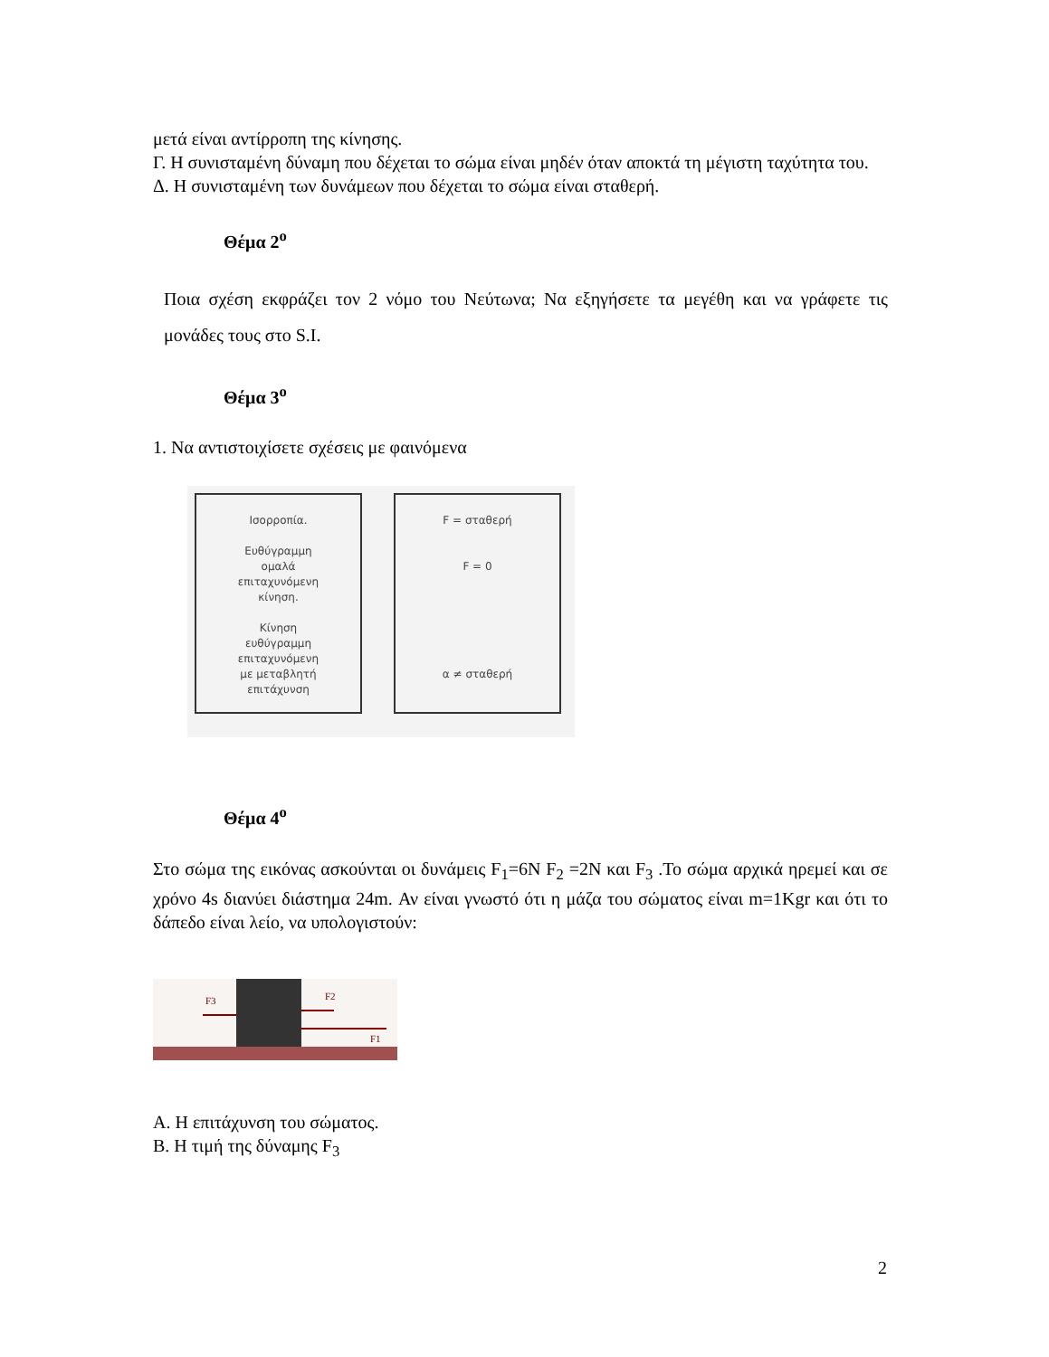μετά είναι αντίρροπη της κίνησης.
Γ. Η συνισταμένη δύναμη που δέχεται το σώμα είναι μηδέν όταν αποκτά τη μέγιστη ταχύτητα του.
Δ. Η συνισταμένη των δυνάμεων που δέχεται το σώμα είναι σταθερή.
Θέμα 2<sup>ο</sup>
Ποια σχέση εκφράζει τον 2 νόμο του Νεύτωνα; Να εξηγήσετε τα μεγέθη και να γράφετε τις μονάδες τους στο S.I.
Θέμα 3<sup>ο</sup>
1. Να αντιστοιχίσετε σχέσεις με φαινόμενα
Ισορροπία.
Ευθύγραμμη
ομαλά
επιταχυνόμενη
κίνηση.
Κίνηση
ευθύγραμμη
επιταχυνόμενη
με μεταβλητή
επιτάχυνση
F = σταθερή
F = 0
α ≠ σταθερή
Θέμα 4<sup>ο</sup>
Στο σώμα της εικόνας ασκούνται οι δυνάμεις F<sub>1</sub>=6N F<sub>2</sub> =2N και F<sub>3</sub> .Το σώμα αρχικά ηρεμεί και σε χρόνο 4s διανύει διάστημα 24m. Αν είναι γνωστό ότι η μάζα του σώματος είναι m=1Kgr και ότι το δάπεδο είναι λείο, να υπολογιστούν:
F3
F2
F1
Α. Η επιτάχυνση του σώματος.
Β. Η τιμή της δύναμης F<sub>3</sub>
2